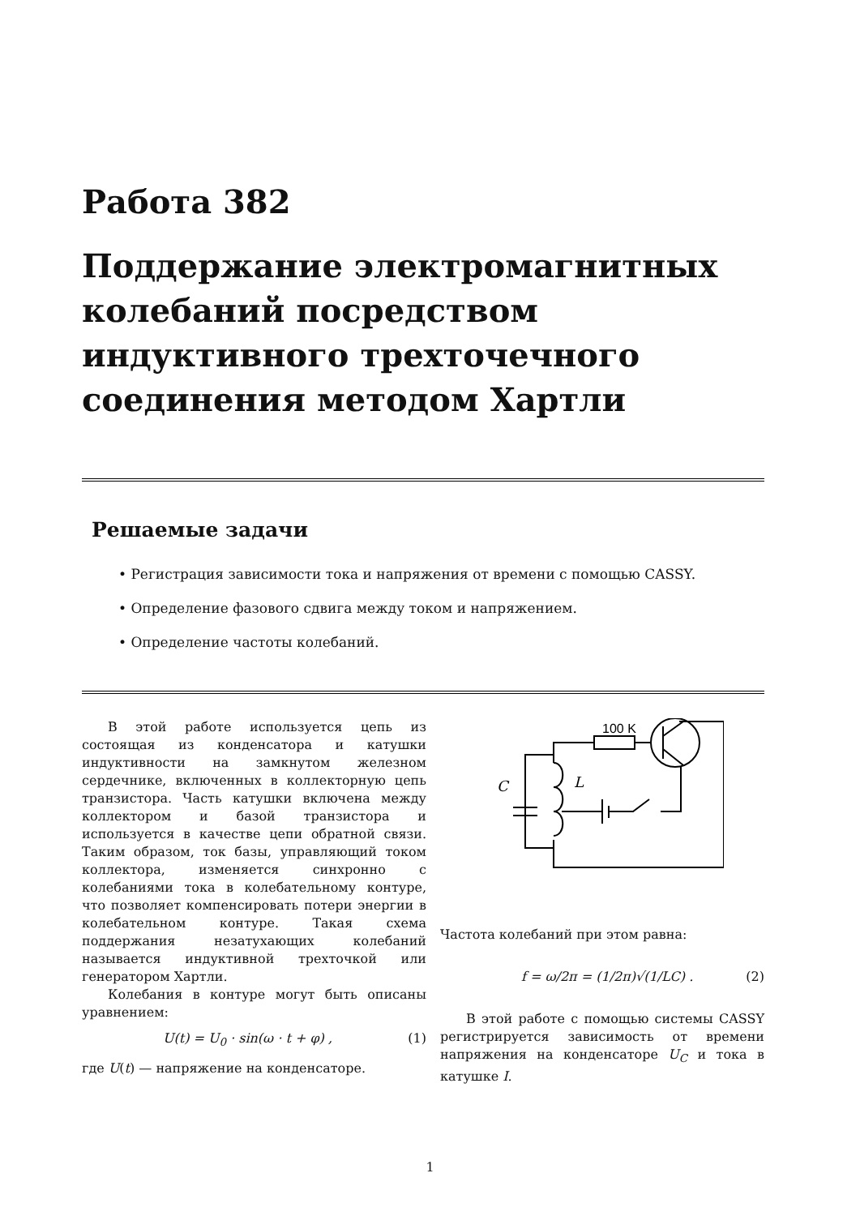Работа 382
Поддержание электромагнитных колебаний посредством индуктивного трехточечного соединения методом Хартли
Решаемые задачи
• Регистрация зависимости тока и напряжения от времени с помощью CASSY.
• Определение фазового сдвига между током и напряжением.
• Определение частоты колебаний.
В этой работе используется цепь из состоящая из конденсатора и катушки индуктивности на замкнутом железном сердечнике, включенных в коллекторную цепь транзистора. Часть катушки включена между коллектором и базой транзистора и используется в качестве цепи обратной связи. Таким образом, ток базы, управляющий током коллектора, изменяется синхронно с колебаниями тока в колебательному контуре, что позволяет компенсировать потери энергии в колебательном контуре. Такая схема поддержания незатухающих колебаний называется индуктивной трехточкой или генератором Хартли.
Колебания в контуре могут быть описаны уравнением:
U(t) = U<sub>0</sub> · sin(ω · t + φ) , (1)
где U(t) — напряжение на конденсаторе.
100 K
C
L
Частота колебаний при этом равна:
f = ω/2π = (1/2π)√(1/LC) . (2)
В этой работе с помощью системы CASSY регистрируется зависимость от времени напряжения на конденсаторе U<sub>C</sub> и тока в катушке I.
1